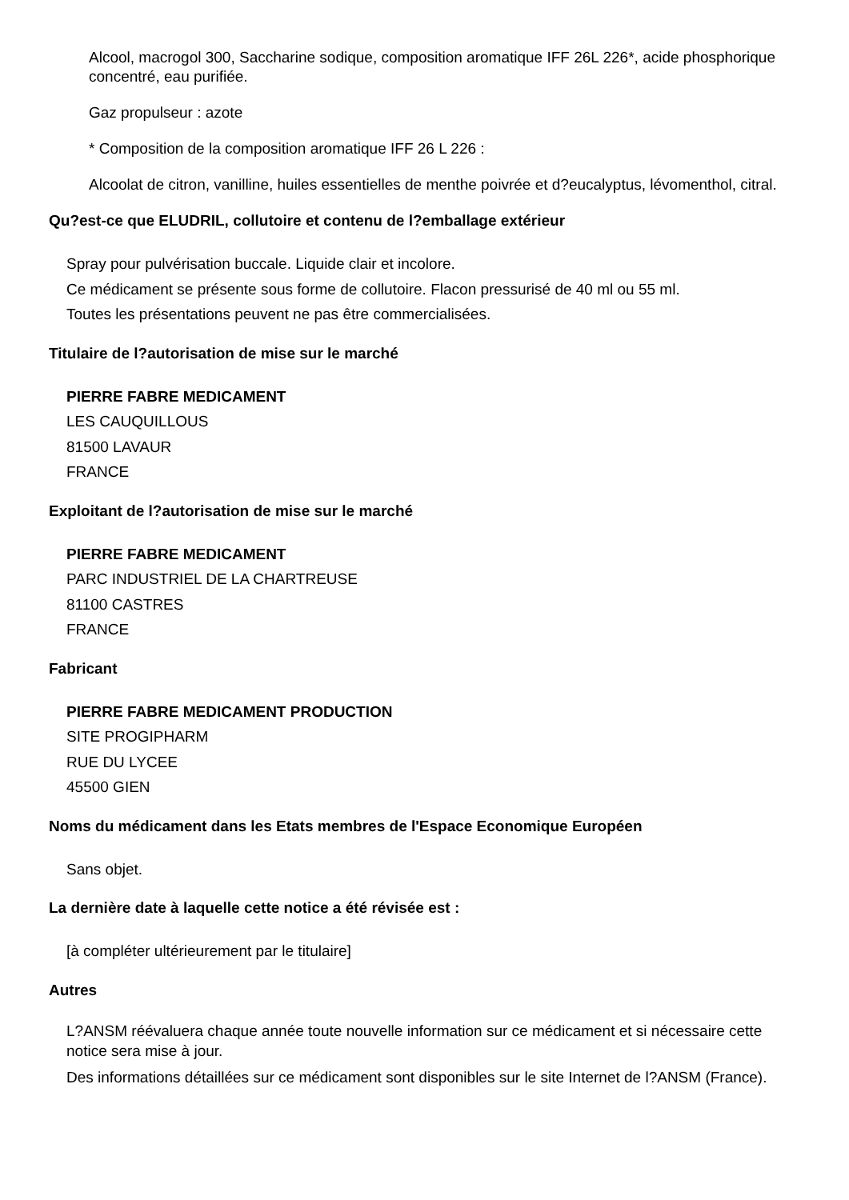Alcool, macrogol 300, Saccharine sodique, composition aromatique IFF 26L 226*, acide phosphorique concentré, eau purifiée.
Gaz propulseur : azote
* Composition de la composition aromatique IFF 26 L 226 :
Alcoolat de citron, vanilline, huiles essentielles de menthe poivrée et d?eucalyptus, lévomenthol, citral.
Qu?est-ce que ELUDRIL, collutoire et contenu de l?emballage extérieur
Spray pour pulvérisation buccale. Liquide clair et incolore.
Ce médicament se présente sous forme de collutoire. Flacon pressurisé de 40 ml ou 55 ml.
Toutes les présentations peuvent ne pas être commercialisées.
Titulaire de l?autorisation de mise sur le marché
PIERRE FABRE MEDICAMENT
LES CAUQUILLOUS
81500 LAVAUR
FRANCE
Exploitant de l?autorisation de mise sur le marché
PIERRE FABRE MEDICAMENT
PARC INDUSTRIEL DE LA CHARTREUSE
81100 CASTRES
FRANCE
Fabricant
PIERRE FABRE MEDICAMENT PRODUCTION
SITE PROGIPHARM
RUE DU LYCEE
45500 GIEN
Noms du médicament dans les Etats membres de l'Espace Economique Européen
Sans objet.
La dernière date à laquelle cette notice a été révisée est :
[à compléter ultérieurement par le titulaire]
Autres
L?ANSM réévaluera chaque année toute nouvelle information sur ce médicament et si nécessaire cette notice sera mise à jour.
Des informations détaillées sur ce médicament sont disponibles sur le site Internet de l?ANSM (France).